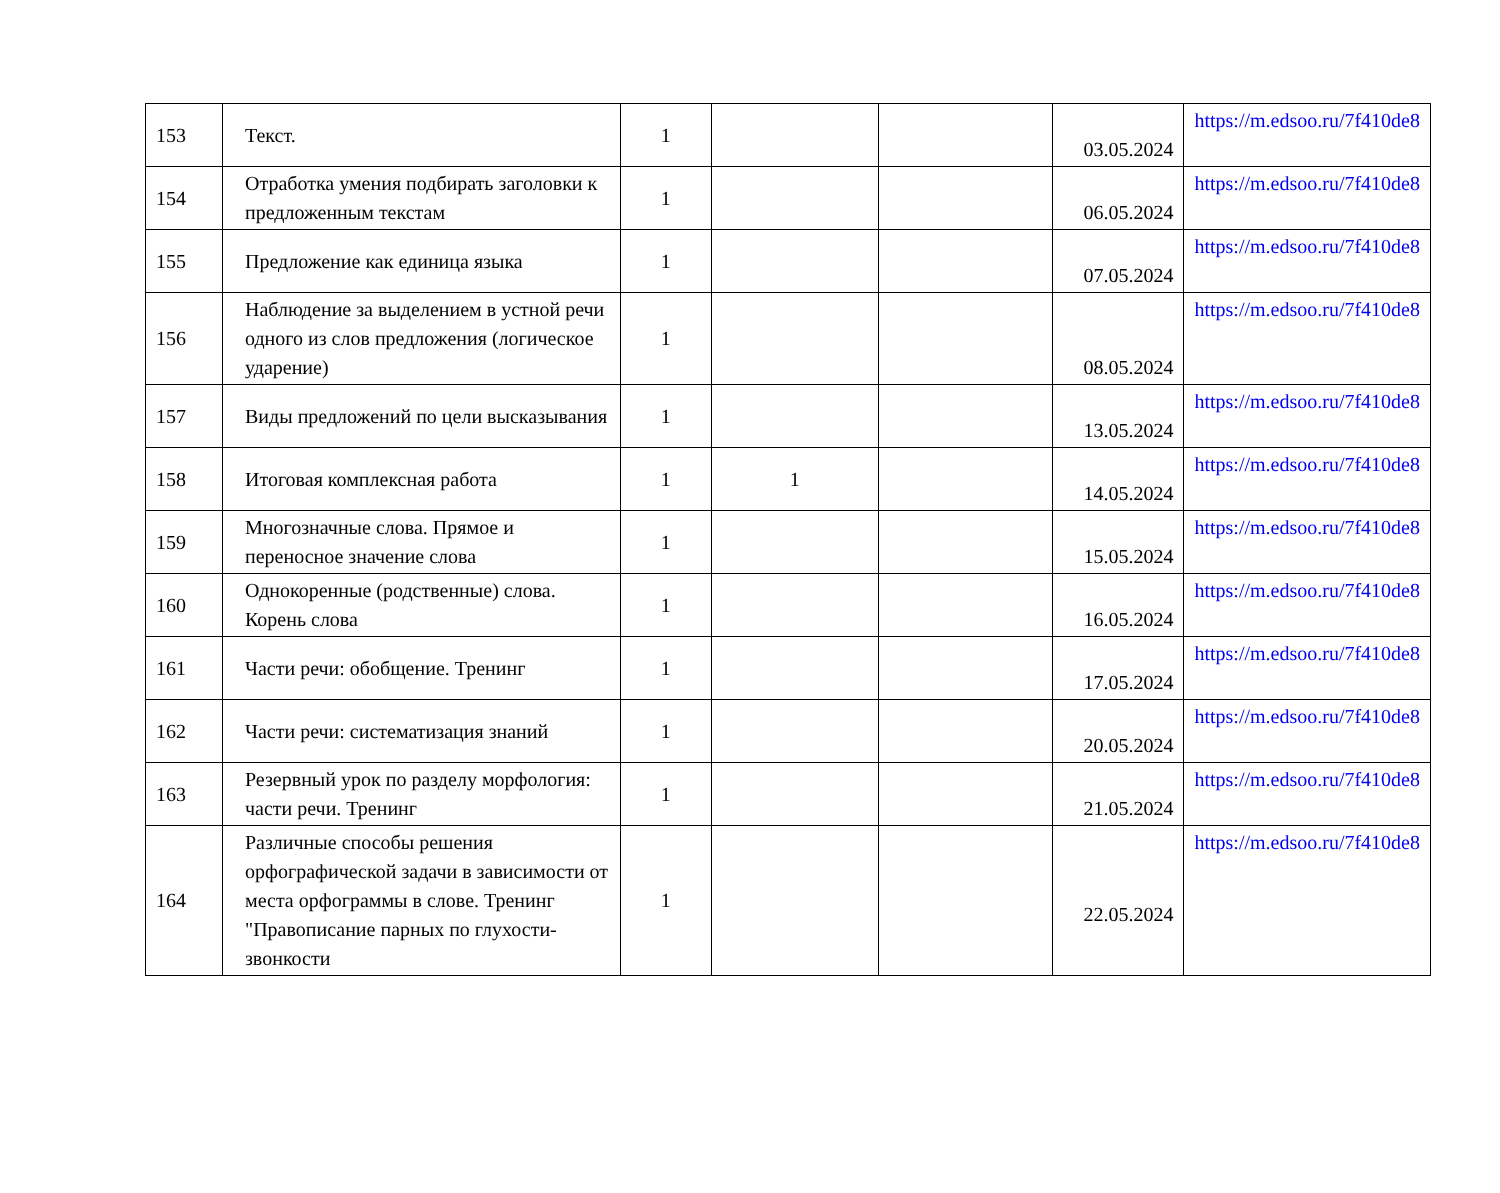| 153 | Текст. | 1 | | | 03.05.2024 | https://m.edsoo.ru/7f410de8 |
| 154 | Отработка умения подбирать заголовки к предложенным текстам | 1 | | | 06.05.2024 | https://m.edsoo.ru/7f410de8 |
| 155 | Предложение как единица языка | 1 | | | 07.05.2024 | https://m.edsoo.ru/7f410de8 |
| 156 | Наблюдение за выделением в устной речи одного из слов предложения (логическое ударение) | 1 | | | 08.05.2024 | https://m.edsoo.ru/7f410de8 |
| 157 | Виды предложений по цели высказывания | 1 | | | 13.05.2024 | https://m.edsoo.ru/7f410de8 |
| 158 | Итоговая комплексная работа | 1 | 1 | | 14.05.2024 | https://m.edsoo.ru/7f410de8 |
| 159 | Многозначные слова. Прямое и переносное значение слова | 1 | | | 15.05.2024 | https://m.edsoo.ru/7f410de8 |
| 160 | Однокоренные (родственные) слова. Корень слова | 1 | | | 16.05.2024 | https://m.edsoo.ru/7f410de8 |
| 161 | Части речи: обобщение. Тренинг | 1 | | | 17.05.2024 | https://m.edsoo.ru/7f410de8 |
| 162 | Части речи: систематизация знаний | 1 | | | 20.05.2024 | https://m.edsoo.ru/7f410de8 |
| 163 | Резервный урок по разделу морфология: части речи. Тренинг | 1 | | | 21.05.2024 | https://m.edsoo.ru/7f410de8 |
| 164 | Различные способы решения орфографической задачи в зависимости от места орфограммы в слове. Тренинг "Правописание парных по глухости-звонкости | 1 | | | 22.05.2024 | https://m.edsoo.ru/7f410de8 |